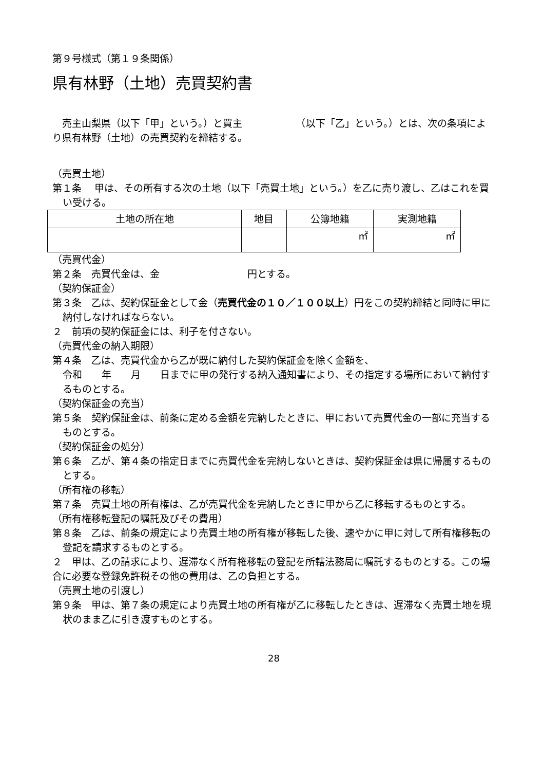第９号様式（第１９条関係）
県有林野（土地）売買契約書
　売主山梨県（以下「甲」という。）と買主　　　　　　（以下「乙」という。）とは、次の条項により県有林野（土地）の売買契約を締結する。
（売買土地）
第１条　 甲は、その所有する次の土地（以下「売買土地」という。）を乙に売り渡し、乙はこれを買い受ける。
| 土地の所在地 | 地目 | 公簿地籍 | 実測地籍 |
| --- | --- | --- | --- |
| | | ㎡ | ㎡ |
（売買代金）
第２条　売買代金は、金　　　　　　　　　円とする。
（契約保証金）
第３条　乙は、契約保証金として金（売買代金の１０／１００以上）円をこの契約締結と同時に甲に納付しなければならない。
２　前項の契約保証金には、利子を付さない。
（売買代金の納入期限）
第４条　乙は、売買代金から乙が既に納付した契約保証金を除く金額を、
令和　　年　　月　　日までに甲の発行する納入通知書により、その指定する場所において納付するものとする。
（契約保証金の充当）
第５条　契約保証金は、前条に定める金額を完納したときに、甲において売買代金の一部に充当するものとする。
（契約保証金の処分）
第６条　乙が、第４条の指定日までに売買代金を完納しないときは、契約保証金は県に帰属するものとする。
（所有権の移転）
第７条　売買土地の所有権は、乙が売買代金を完納したときに甲から乙に移転するものとする。
（所有権移転登記の嘱託及びその費用）
第８条　乙は、前条の規定により売買土地の所有権が移転した後、速やかに甲に対して所有権移転の登記を請求するものとする。
２　甲は、乙の請求により、遅滞なく所有権移転の登記を所轄法務局に嘱託するものとする。この場合に必要な登録免許税その他の費用は、乙の負担とする。
（売買土地の引渡し）
第９条　甲は、第７条の規定により売買土地の所有権が乙に移転したときは、遅滞なく売買土地を現状のまま乙に引き渡すものとする。
28